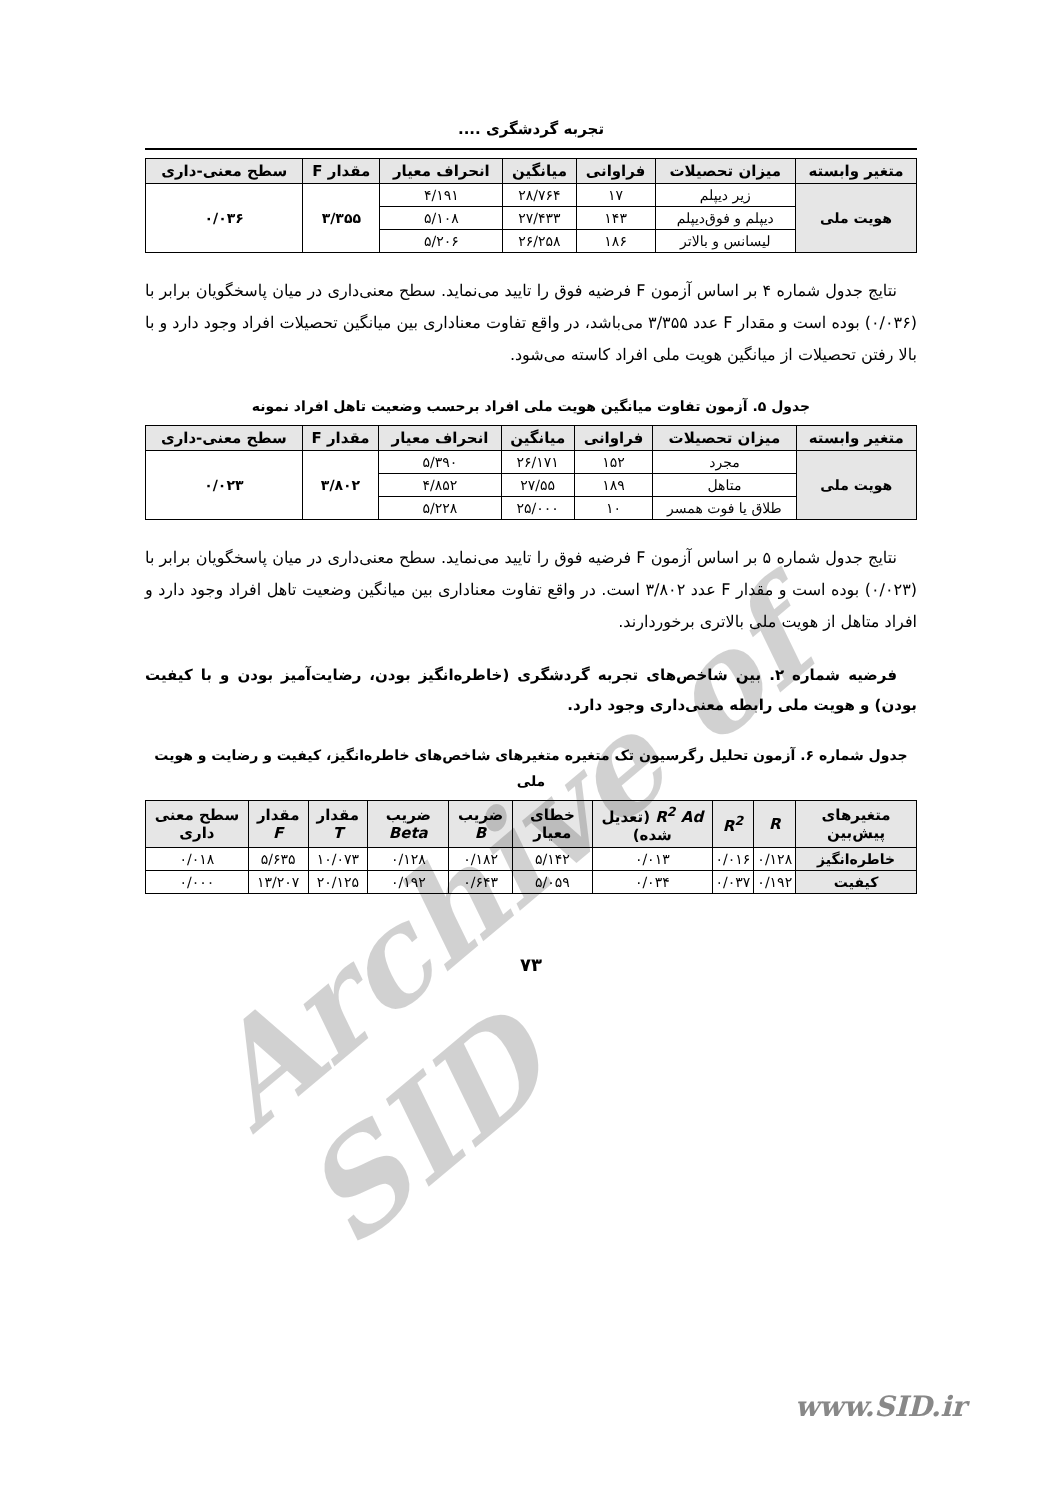تجربه گردشگری ....
| متغیر وابسته | میزان تحصیلات | فراوانی | میانگین | انحراف معیار | مقدار F | سطح معنی-داری |
| --- | --- | --- | --- | --- | --- | --- |
| هویت ملی | زیر دیپلم | ۱۷ | ۲۸/۷۶۴ | ۴/۱۹۱ | ۳/۳۵۵ | ۰/۰۳۶ |
| | دیپلم و فوق‌دیپلم | ۱۴۳ | ۲۷/۴۳۳ | ۵/۱۰۸ | | |
| | لیسانس و بالاتر | ۱۸۶ | ۲۶/۲۵۸ | ۵/۲۰۶ | | |
نتایج جدول شماره ۴ بر اساس آزمون F فرضیه فوق را تایید می‌نماید. سطح معنی‌داری در میان پاسخگویان برابر با (۰/۰۳۶) بوده است و مقدار F عدد ۳/۳۵۵ می‌باشد، در واقع تفاوت معناداری بین میانگین تحصیلات افراد وجود دارد و با بالا رفتن تحصیلات از میانگین هویت ملی افراد کاسته می‌شود.
جدول ۵. آزمون تفاوت میانگین هویت ملی افراد برحسب وضعیت تاهل افراد نمونه
| متغیر وابسته | میزان تحصیلات | فراوانی | میانگین | انحراف معیار | مقدار F | سطح معنی-داری |
| --- | --- | --- | --- | --- | --- | --- |
| هویت ملی | مجرد | ۱۵۲ | ۲۶/۱۷۱ | ۵/۳۹۰ | ۳/۸۰۲ | ۰/۰۲۳ |
| | متاهل | ۱۸۹ | ۲۷/۵۵ | ۴/۸۵۲ | | |
| | طلاق یا فوت همسر | ۱۰ | ۲۵/۰۰۰ | ۵/۲۲۸ | | |
نتایج جدول شماره ۵ بر اساس آزمون F فرضیه فوق را تایید می‌نماید. سطح معنی‌داری در میان پاسخگویان برابر با (۰/۰۲۳) بوده است و مقدار F عدد ۳/۸۰۲ است. در واقع تفاوت معناداری بین میانگین وضعیت تاهل افراد وجود دارد و افراد متاهل از هویت ملی بالاتری برخوردارند.
فرضیه شماره ۲. بین شاخص‌های تجربه گردشگری (خاطره‌انگیز بودن، رضایت‌آمیز بودن و با کیفیت بودن) و هویت ملی رابطه معنی‌داری وجود دارد.
جدول شماره ۶. آزمون تحلیل رگرسیون تک متغیره متغیرهای شاخص‌های خاطره‌انگیز، کیفیت و رضایت و هویت ملی
| متغیرهای پیش‌بین | R | R<sup>2</sup> | R<sup>2</sup> Ad (تعدیل شده) | خطای معیار | ضریب B | ضریب Beta | مقدار T | مقدار F | سطح معنی داری |
| --- | --- | --- | --- | --- | --- | --- | --- | --- | --- |
| خاطره‌انگیز | ۰/۱۲۸ | ۰/۰۱۶ | ۰/۰۱۳ | ۵/۱۴۲ | ۰/۱۸۲ | ۰/۱۲۸ | ۱۰/۰۷۳ | ۵/۶۳۵ | ۰/۰۱۸ |
| کیفیت | ۰/۱۹۲ | ۰/۰۳۷ | ۰/۰۳۴ | ۵/۰۵۹ | ۰/۶۴۳ | ۰/۱۹۲ | ۲۰/۱۲۵ | ۱۳/۲۰۷ | ۰/۰۰۰ |
۷۳
Archive of SID
www.SID.ir